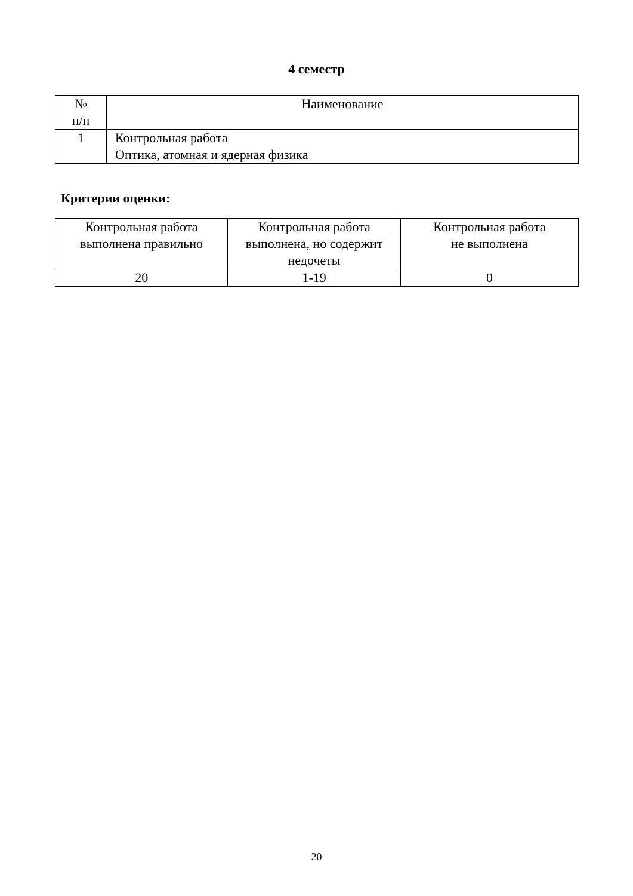4 семестр
| № п/п | Наименование |
| --- | --- |
| 1 | Контрольная работа Оптика, атомная и ядерная физика |
Критерии оценки:
| Контрольная работа выполнена правильно | Контрольная работа выполнена, но содержит недочеты | Контрольная работа не выполнена |
| --- | --- | --- |
| 20 | 1-19 | 0 |
20